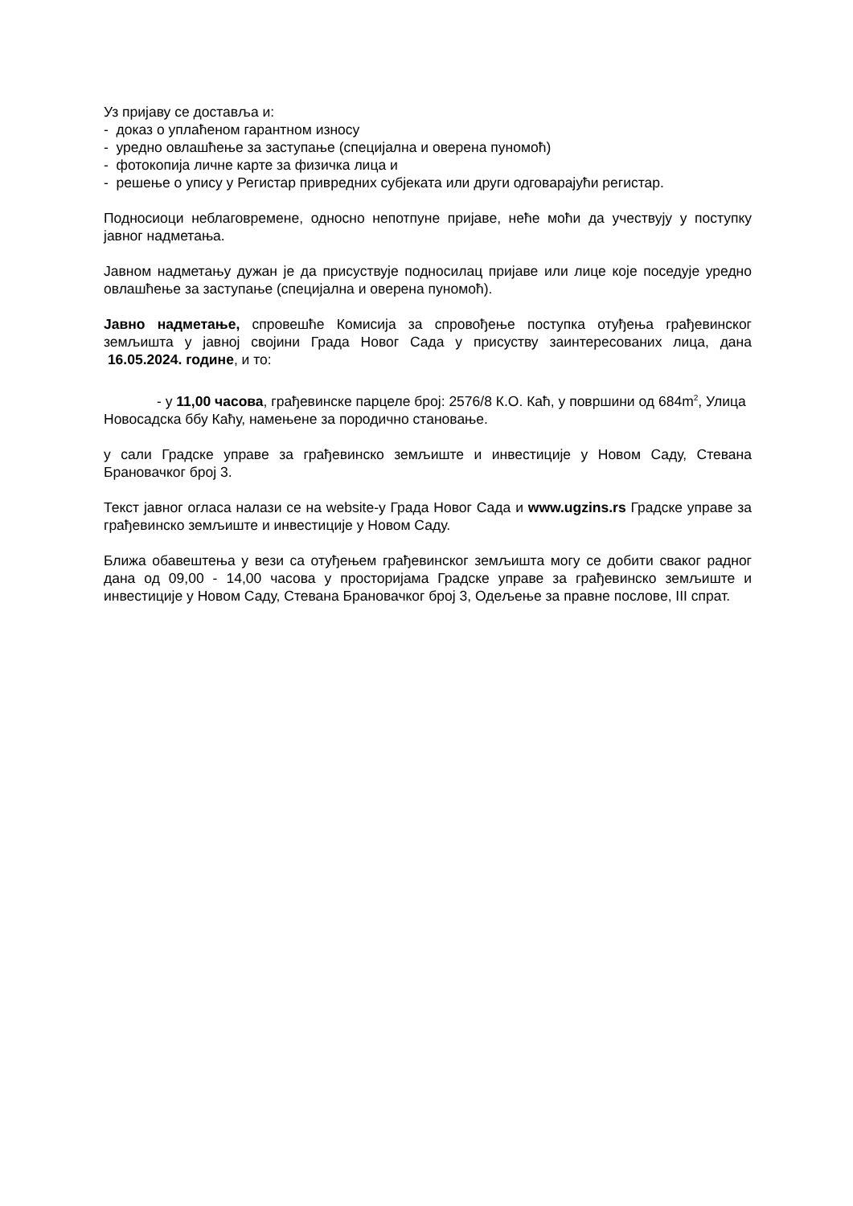Уз пријаву се доставља и:
- доказ о уплаћеном гарантном износу
- уредно овлашћење за заступање (специјална и оверена пуномоћ)
- фотокопија личне карте за физичка лица и
- решење о упису у Регистар привредних субјеката или други одговарајући регистар.
Подносиоци неблаговремене, односно непотпуне пријаве, неће моћи да учествују у поступку јавног надметања.
Јавном надметању дужан је да присуствује подносилац пријаве или лице које поседује уредно овлашћење за заступање (специјална и оверена пуномоћ).
Јавно надметање, спровешће Комисија за спровођење поступка отуђења грађевинског земљишта у јавној својини Града Новог Сада у присуству заинтересованих лица, дана 16.05.2024. године, и то:
- у 11,00 часова, грађевинске парцеле број: 2576/8 К.О. Каћ, у површини од 684m<sup>2</sup>, Улица Новосадска ббу Каћу, намењене за породично становање.
у сали Градске управе за грађевинско земљиште и инвестиције у Новом Саду, Стевана Брановачког број 3.
Текст јавног огласа налази се на website-у Града Новог Сада и www.ugzins.rs Градске управе за грађевинско земљиште и инвестиције у Новом Саду.
Ближа обавештења у вези са отуђењем грађевинског земљишта могу се добити сваког радног дана од 09,00 - 14,00 часова у просторијама Градске управе за грађевинско земљиште и инвестиције у Новом Саду, Стевана Брановачког број 3, Одељење за правне послове, III спрат.